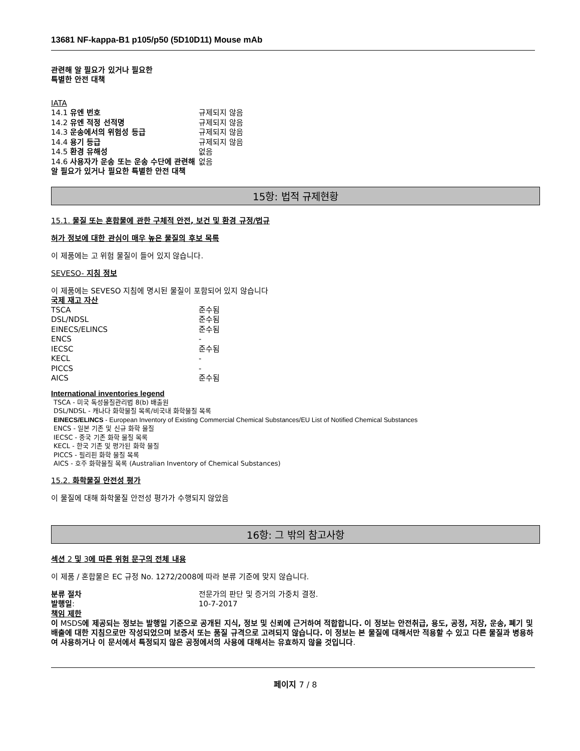13681 NF-kappa-B1 p105/p50 (5D10D11) Mouse mAb
관련해 알 필요가 있거나 필요한
특별한 안전 대책
IATA
| 14.1 유엔 번호 | 규제되지 않음 |
| 14.2 유엔 적정 선적명 | 규제되지 않음 |
| 14.3 운송에서의 위험성 등급 | 규제되지 않음 |
| 14.4 용기 등급 | 규제되지 않음 |
| 14.5 환경 유해성 | 없음 |
| 14.6 사용자가 운송 또는 운송 수단에 관련해 알 필요가 있거나 필요한 특별한 안전 대책 | 없음 |
15항: 법적 규제현황
15.1. 물질 또는 혼합물에 관한 구체적 안전, 보건 및 환경 규정/법규
허가 정보에 대한 관심이 매우 높은 물질의 후보 목록
이 제품에는 고 위험 물질이 들어 있지 않습니다.
SEVESO- 지침 정보
이 제품에는 SEVESO 지침에 명시된 물질이 포함되어 있지 않습니다
국제 재고 자산
| TSCA | 준수됨 |
| DSL/NDSL | 준수됨 |
| EINECS/ELINCS | 준수됨 |
| ENCS | - |
| IECSC | 준수됨 |
| KECL | - |
| PICCS | - |
| AICS | 준수됨 |
International inventories legend
TSCA - 미국 독성물질관리법 8(b) 배출원
DSL/NDSL - 캐나다 화학물질 목록/비국내 화학물질 목록
EINECS/ELINCS - European Inventory of Existing Commercial Chemical Substances/EU List of Notified Chemical Substances
ENCS - 일본 기존 및 신규 화학 물질
IECSC - 중국 기존 화학 물질 목록
KECL - 한국 기존 및 평가된 화학 물질
PICCS - 필리핀 화학 물질 목록
AICS - 호주 화학물질 목록 (Australian Inventory of Chemical Substances)
15.2. 화학물질 안전성 평가
이 물질에 대해 화학물질 안전성 평가가 수행되지 않았음
16항: 그 밖의 참고사항
섹션 2 및 3에 따른 위험 문구의 전체 내용
이 제품 / 혼합물은 EC 규정 No. 1272/2008에 따라 분류 기준에 맞지 않습니다.
| 분류 절차 | 전문가의 판단 및 증거의 가중치 결정. |
| 발행일 : | 10-7-2017 |
책임 제한
이 MSDS에 제공되는 정보는 발행일 기준으로 공개된 지식, 정보 및 신뢰에 근거하여 적합합니다. 이 정보는 안전취급, 용도, 공정, 저장, 운송, 폐기 및 배출에 대한 지침으로만 작성되었으며 보증서 또는 품질 규격으로 고려되지 않습니다. 이 정보는 본 물질에 대해서만 적용할 수 있고 다른 물질과 병용하여 사용하거나 이 문서에서 특정되지 않은 공정에서의 사용에 대해서는 유효하지 않을 것입니다.
페이지 7 / 8